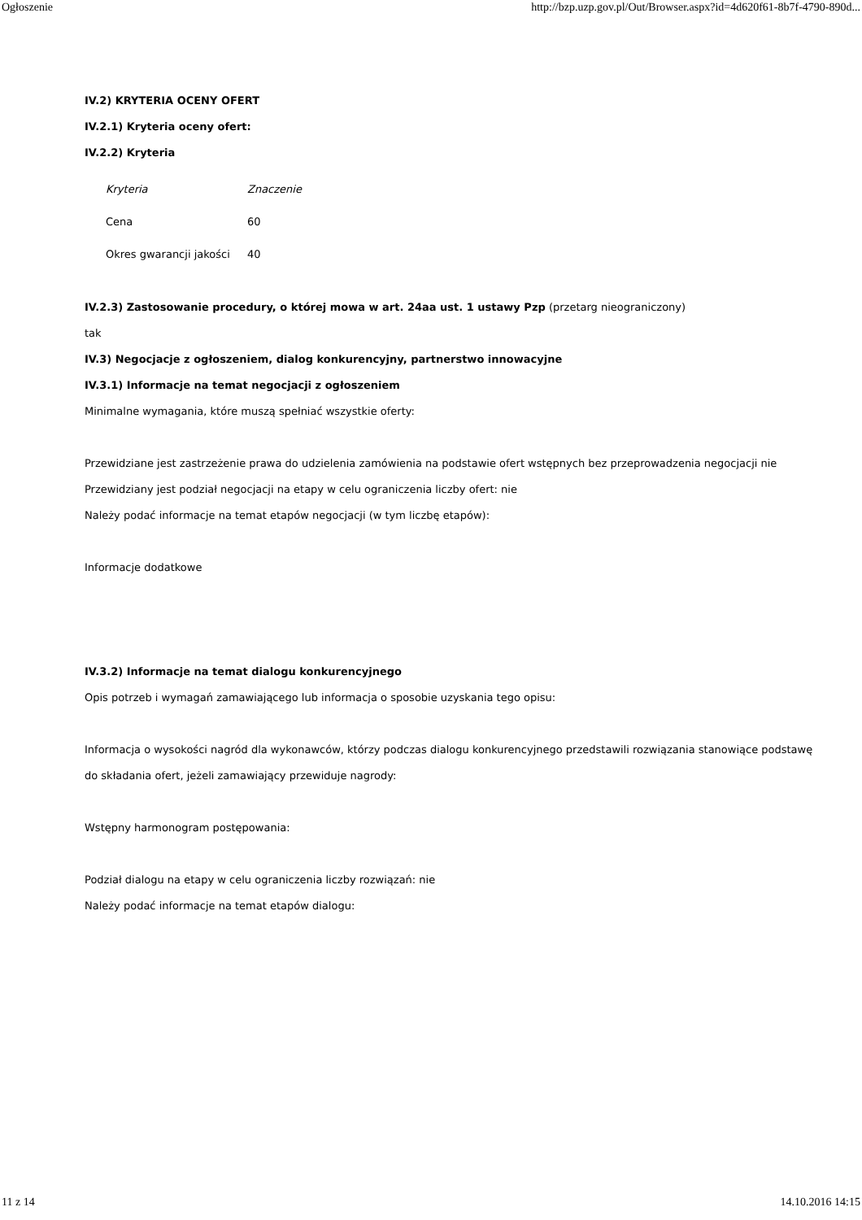Ogłoszenie http://bzp.uzp.gov.pl/Out/Browser.aspx?id=4d620f61-8b7f-4790-890d...
IV.2) KRYTERIA OCENY OFERT
IV.2.1) Kryteria oceny ofert:
IV.2.2) Kryteria
| Kryteria | Znaczenie |
| --- | --- |
| Cena | 60 |
| Okres gwarancji jakości | 40 |
IV.2.3) Zastosowanie procedury, o której mowa w art. 24aa ust. 1 ustawy Pzp (przetarg nieograniczony)
tak
IV.3) Negocjacje z ogłoszeniem, dialog konkurencyjny, partnerstwo innowacyjne
IV.3.1) Informacje na temat negocjacji z ogłoszeniem
Minimalne wymagania, które muszą spełniać wszystkie oferty:
Przewidziane jest zastrzeżenie prawa do udzielenia zamówienia na podstawie ofert wstępnych bez przeprowadzenia negocjacji nie
Przewidziany jest podział negocjacji na etapy w celu ograniczenia liczby ofert: nie
Należy podać informacje na temat etapów negocjacji (w tym liczbę etapów):
Informacje dodatkowe
IV.3.2) Informacje na temat dialogu konkurencyjnego
Opis potrzeb i wymagań zamawiającego lub informacja o sposobie uzyskania tego opisu:
Informacja o wysokości nagród dla wykonawców, którzy podczas dialogu konkurencyjnego przedstawili rozwiązania stanowiące podstawę do składania ofert, jeżeli zamawiający przewiduje nagrody:
Wstępny harmonogram postępowania:
Podział dialogu na etapy w celu ograniczenia liczby rozwiązań: nie
Należy podać informacje na temat etapów dialogu:
11 z 14 14.10.2016 14:15